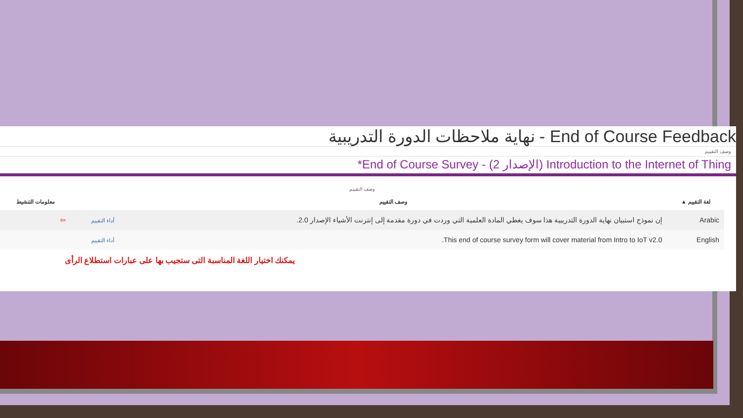نهاية ملاحظات الدورة التدريبية - End of Course Feedback
وصف التقييم
*End of Course Survey - (الإصدار 2) Introduction to the Internet of Thing
| وصف التقييم | | | |
| لغة التقييم ▲ | وصف التقييم | | معلومات التنشيط |
| Arabic | إن نموذج استبيان نهاية الدورة التدريبية هذا سوف يغطي المادة العلمية التي وردت في دورة مقدمة إلى إنترنت الأشياء الإصدار 2.0. | أداء التقييم | ⇦ |
| English | This end of course survey form will cover material from Intro to IoT v2.0. | أداء التقييم | |
يمكنك اختيار اللغة المناسبة التى ستجيب بها على عبارات استطلاع الرأى